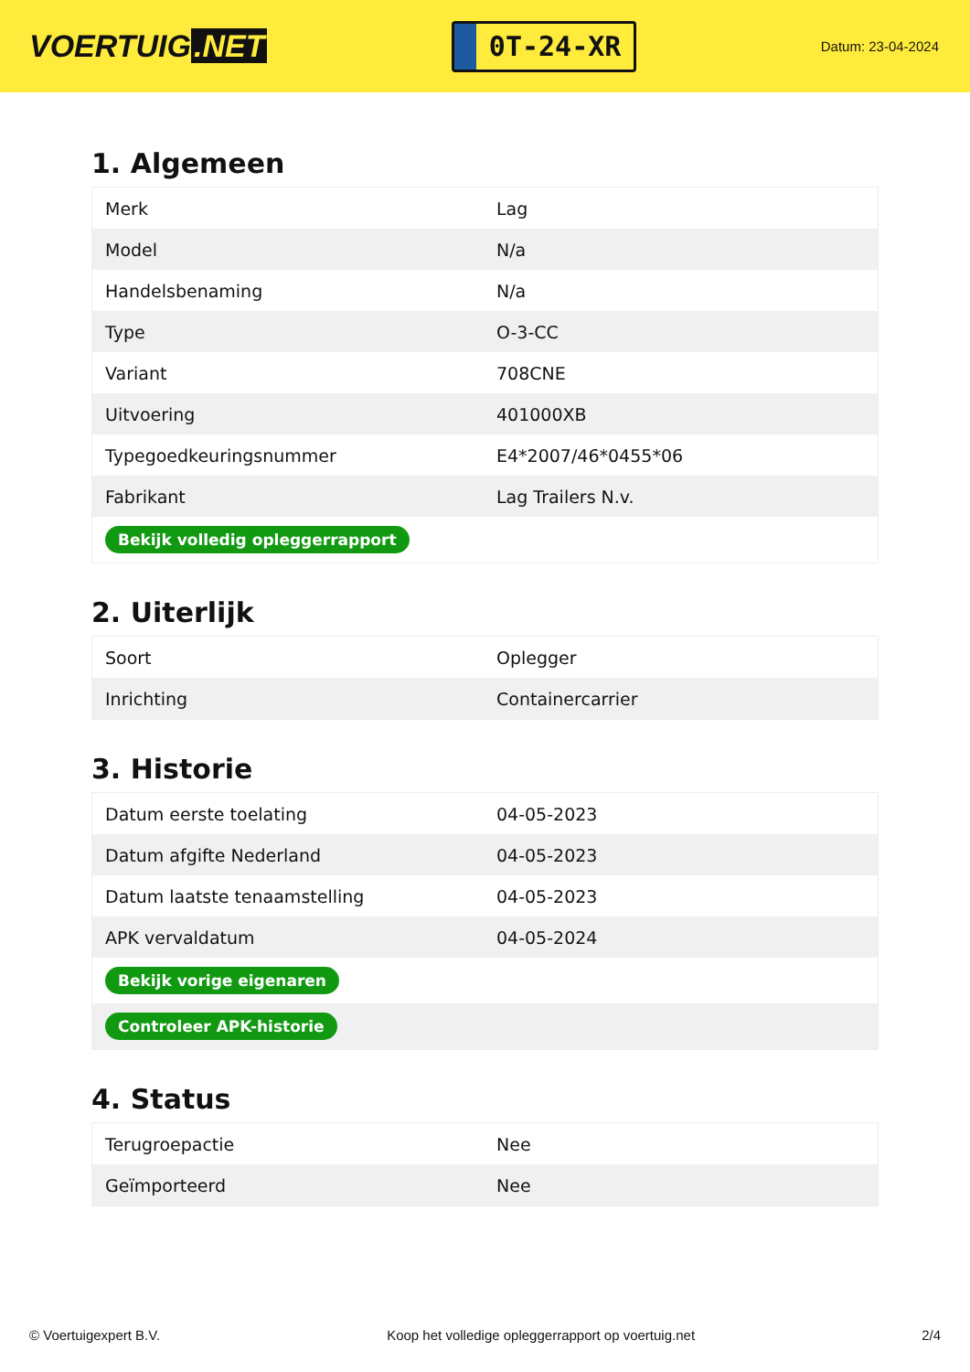VOERTUIG.NET
0T-24-XR
Datum: 23-04-2024
1. Algemeen
| Merk | Lag |
| Model | N/a |
| Handelsbenaming | N/a |
| Type | O-3-CC |
| Variant | 708CNE |
| Uitvoering | 401000XB |
| Typegoedkeuringsnummer | E4*2007/46*0455*06 |
| Fabrikant | Lag Trailers N.v. |
| Bekijk volledig opleggerrapport | |
2. Uiterlijk
| Soort | Oplegger |
| Inrichting | Containercarrier |
3. Historie
| Datum eerste toelating | 04-05-2023 |
| Datum afgifte Nederland | 04-05-2023 |
| Datum laatste tenaamstelling | 04-05-2023 |
| APK vervaldatum | 04-05-2024 |
| Bekijk vorige eigenaren | |
| Controleer APK-historie | |
4. Status
| Terugroepactie | Nee |
| Geïmporteerd | Nee |
© Voertuigexpert B.V. Koop het volledige opleggerrapport op voertuig.net 2/4